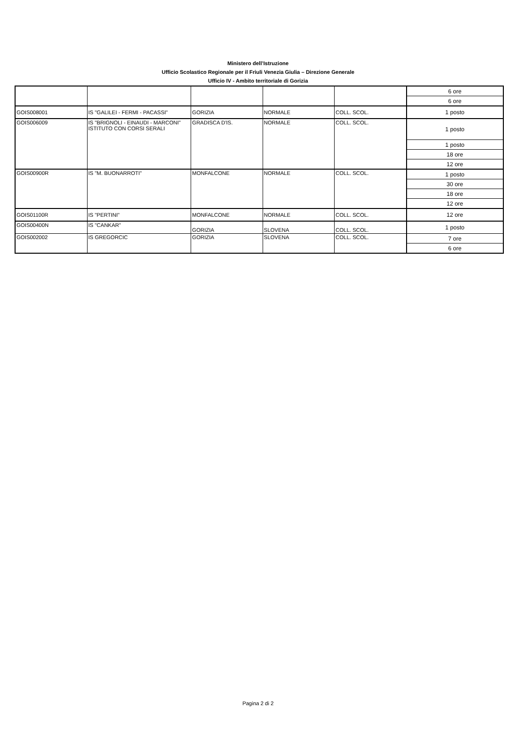Ministero dell’Istruzione
Ufficio Scolastico Regionale per il Friuli Venezia Giulia – Direzione Generale
Ufficio IV - Ambito territoriale di Gorizia
| | | | | | 6 ore |
| | | | | | 6 ore |
| GOIS008001 | IS "GALILEI - FERMI - PACASSI" | GORIZIA | NORMALE | COLL. SCOL. | 1 posto |
| GOIS006009 | IS "BRIGNOLI - EINAUDI - MARCONI" ISTITUTO CON CORSI SERALI | GRADISCA D'IS. | NORMALE | COLL. SCOL. | 1 posto |
| | | | | | 1 posto |
| | | | | | 18 ore |
| | | | | | 12 ore |
| GOIS00900R | IS "M. BUONARROTI" | MONFALCONE | NORMALE | COLL. SCOL. | 1 posto |
| | | | | | 30 ore |
| | | | | | 18 ore |
| | | | | | 12 ore |
| GOIS01100R | IS "PERTINI" | MONFALCONE | NORMALE | COLL. SCOL. | 12 ore |
| GOIS00400N | IS "CANKAR" | GORIZIA | SLOVENA | COLL. SCOL. | 1 posto |
| GOIS002002 | IS GREGORCIC | GORIZIA | SLOVENA | COLL. SCOL. | 7 ore |
| | | | | | 6 ore |
Pagina 2 di 2